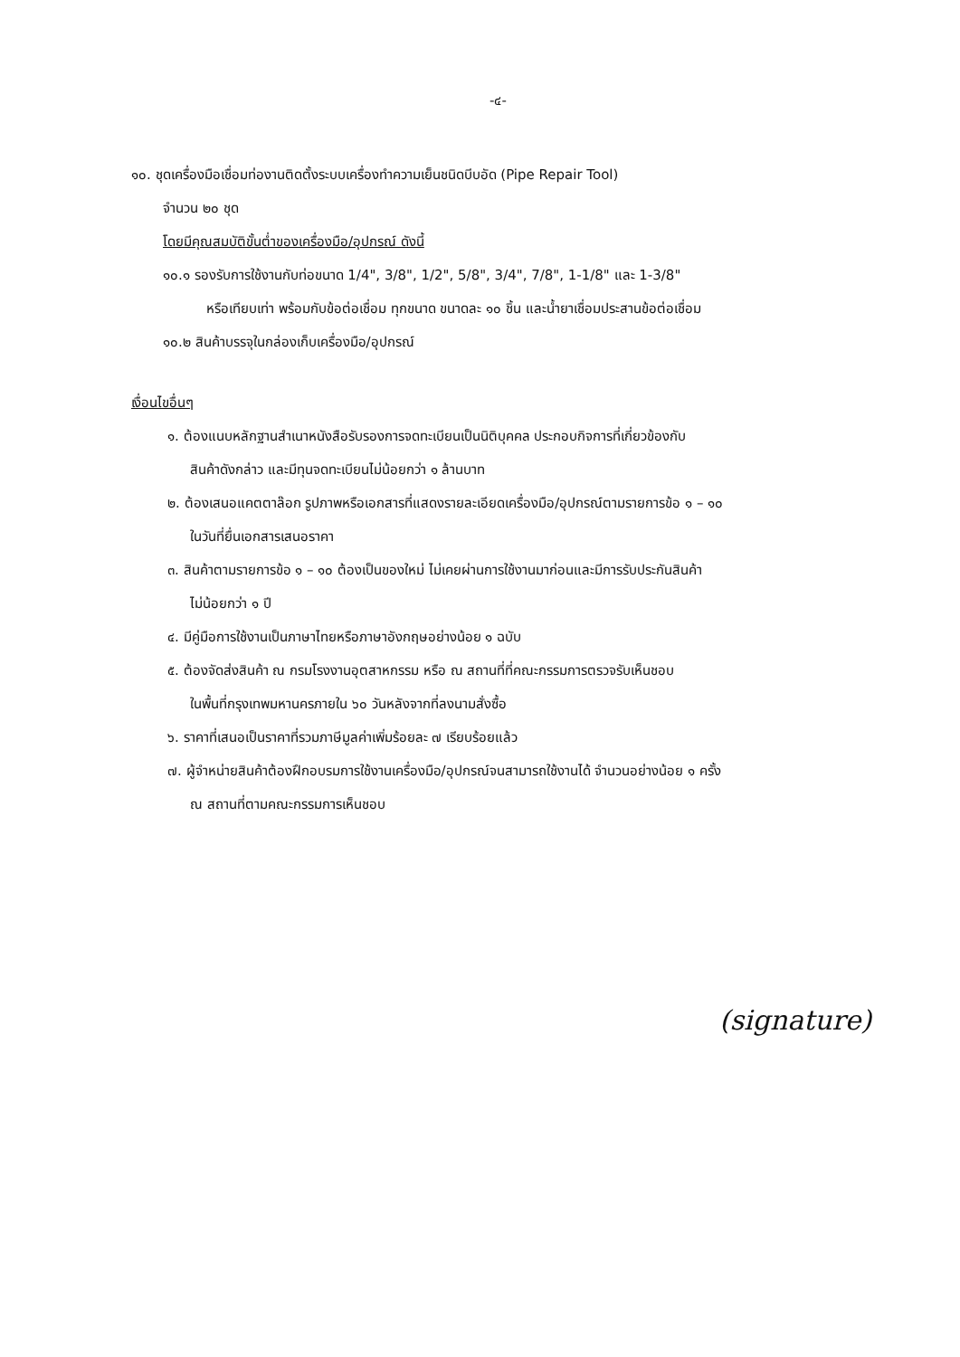-๔-
๑๐. ชุดเครื่องมือเชื่อมท่องานติดตั้งระบบเครื่องทำความเย็นชนิดบีบอัด (Pipe Repair Tool)
จำนวน ๒๐ ชุด
โดยมีคุณสมบัติขั้นต่ำของเครื่องมือ/อุปกรณ์ ดังนี้
๑๐.๑ รองรับการใช้งานกับท่อขนาด 1/4", 3/8", 1/2", 5/8", 3/4", 7/8", 1-1/8" และ 1-3/8"
หรือเทียบเท่า พร้อมกับข้อต่อเชื่อม ทุกขนาด ขนาดละ ๑๐ ชิ้น และน้ำยาเชื่อมประสานข้อต่อเชื่อม
๑๐.๒ สินค้าบรรจุในกล่องเก็บเครื่องมือ/อุปกรณ์
เงื่อนไขอื่นๆ
๑. ต้องแนบหลักฐานสำเนาหนังสือรับรองการจดทะเบียนเป็นนิติบุคคล ประกอบกิจการที่เกี่ยวข้องกับ
สินค้าดังกล่าว และมีทุนจดทะเบียนไม่น้อยกว่า ๑ ล้านบาท
๒. ต้องเสนอแคตตาล๊อก รูปภาพหรือเอกสารที่แสดงรายละเอียดเครื่องมือ/อุปกรณ์ตามรายการข้อ ๑ – ๑๐
ในวันที่ยื่นเอกสารเสนอราคา
๓. สินค้าตามรายการข้อ ๑ – ๑๐ ต้องเป็นของใหม่ ไม่เคยผ่านการใช้งานมาก่อนและมีการรับประกันสินค้า
ไม่น้อยกว่า ๑ ปี
๔. มีคู่มือการใช้งานเป็นภาษาไทยหรือภาษาอังกฤษอย่างน้อย ๑ ฉบับ
๕. ต้องจัดส่งสินค้า ณ กรมโรงงานอุตสาหกรรม หรือ ณ สถานที่ที่คณะกรรมการตรวจรับเห็นชอบ
ในพื้นที่กรุงเทพมหานครภายใน ๖๐ วันหลังจากที่ลงนามสั่งซื้อ
๖. ราคาที่เสนอเป็นราคาที่รวมภาษีมูลค่าเพิ่มร้อยละ ๗ เรียบร้อยแล้ว
๗. ผู้จำหน่ายสินค้าต้องฝึกอบรมการใช้งานเครื่องมือ/อุปกรณ์จนสามารถใช้งานได้ จำนวนอย่างน้อย ๑ ครั้ง
ณ สถานที่ตามคณะกรรมการเห็นชอบ
(signature)